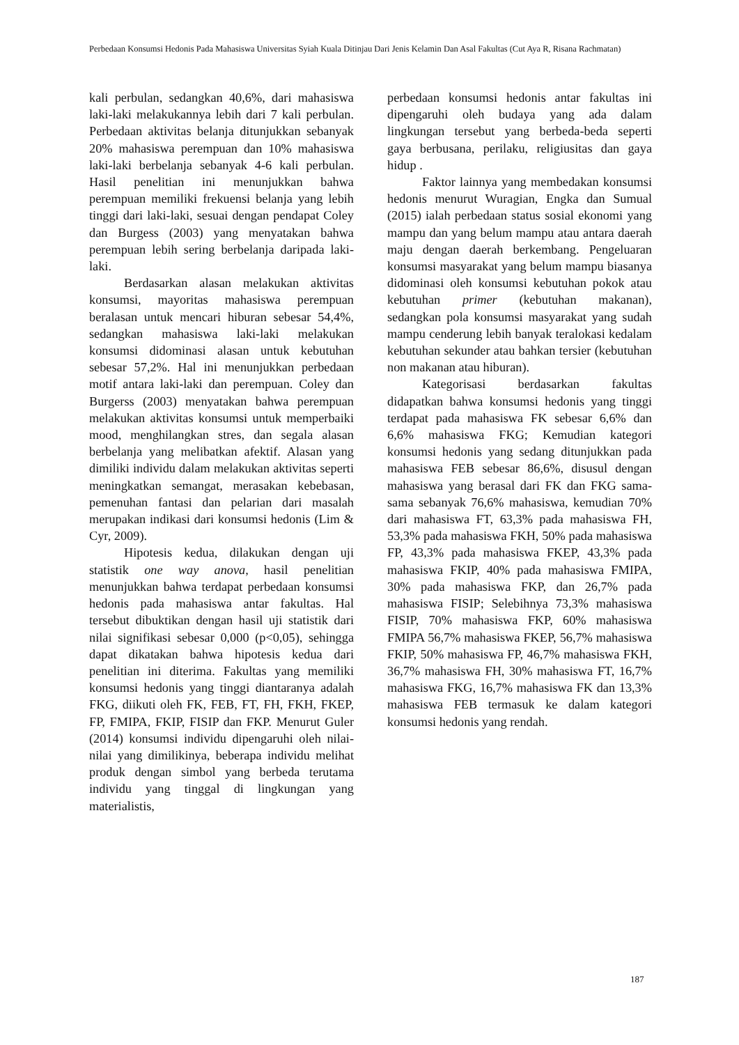Perbedaan Konsumsi Hedonis Pada Mahasiswa Universitas Syiah Kuala Ditinjau Dari Jenis Kelamin Dan Asal Fakultas (Cut Aya R, Risana Rachmatan)
kali perbulan, sedangkan 40,6%, dari mahasiswa laki-laki melakukannya lebih dari 7 kali perbulan. Perbedaan aktivitas belanja ditunjukkan sebanyak 20% mahasiswa perempuan dan 10% mahasiswa laki-laki berbelanja sebanyak 4-6 kali perbulan. Hasil penelitian ini menunjukkan bahwa perempuan memiliki frekuensi belanja yang lebih tinggi dari laki-laki, sesuai dengan pendapat Coley dan Burgess (2003) yang menyatakan bahwa perempuan lebih sering berbelanja daripada laki-laki.
Berdasarkan alasan melakukan aktivitas konsumsi, mayoritas mahasiswa perempuan beralasan untuk mencari hiburan sebesar 54,4%, sedangkan mahasiswa laki-laki melakukan konsumsi didominasi alasan untuk kebutuhan sebesar 57,2%. Hal ini menunjukkan perbedaan motif antara laki-laki dan perempuan. Coley dan Burgerss (2003) menyatakan bahwa perempuan melakukan aktivitas konsumsi untuk memperbaiki mood, menghilangkan stres, dan segala alasan berbelanja yang melibatkan afektif. Alasan yang dimiliki individu dalam melakukan aktivitas seperti meningkatkan semangat, merasakan kebebasan, pemenuhan fantasi dan pelarian dari masalah merupakan indikasi dari konsumsi hedonis (Lim & Cyr, 2009).
Hipotesis kedua, dilakukan dengan uji statistik one way anova, hasil penelitian menunjukkan bahwa terdapat perbedaan konsumsi hedonis pada mahasiswa antar fakultas. Hal tersebut dibuktikan dengan hasil uji statistik dari nilai signifikasi sebesar 0,000 (p<0,05), sehingga dapat dikatakan bahwa hipotesis kedua dari penelitian ini diterima. Fakultas yang memiliki konsumsi hedonis yang tinggi diantaranya adalah FKG, diikuti oleh FK, FEB, FT, FH, FKH, FKEP, FP, FMIPA, FKIP, FISIP dan FKP. Menurut Guler (2014) konsumsi individu dipengaruhi oleh nilai-nilai yang dimilikinya, beberapa individu melihat produk dengan simbol yang berbeda terutama individu yang tinggal di lingkungan yang materialistis,
perbedaan konsumsi hedonis antar fakultas ini dipengaruhi oleh budaya yang ada dalam lingkungan tersebut yang berbeda-beda seperti gaya berbusana, perilaku, religiusitas dan gaya hidup .
Faktor lainnya yang membedakan konsumsi hedonis menurut Wuragian, Engka dan Sumual (2015) ialah perbedaan status sosial ekonomi yang mampu dan yang belum mampu atau antara daerah maju dengan daerah berkembang. Pengeluaran konsumsi masyarakat yang belum mampu biasanya didominasi oleh konsumsi kebutuhan pokok atau kebutuhan primer (kebutuhan makanan), sedangkan pola konsumsi masyarakat yang sudah mampu cenderung lebih banyak teralokasi kedalam kebutuhan sekunder atau bahkan tersier (kebutuhan non makanan atau hiburan).
Kategorisasi berdasarkan fakultas didapatkan bahwa konsumsi hedonis yang tinggi terdapat pada mahasiswa FK sebesar 6,6% dan 6,6% mahasiswa FKG; Kemudian kategori konsumsi hedonis yang sedang ditunjukkan pada mahasiswa FEB sebesar 86,6%, disusul dengan mahasiswa yang berasal dari FK dan FKG sama-sama sebanyak 76,6% mahasiswa, kemudian 70% dari mahasiswa FT, 63,3% pada mahasiswa FH, 53,3% pada mahasiswa FKH, 50% pada mahasiswa FP, 43,3% pada mahasiswa FKEP, 43,3% pada mahasiswa FKIP, 40% pada mahasiswa FMIPA, 30% pada mahasiswa FKP, dan 26,7% pada mahasiswa FISIP; Selebihnya 73,3% mahasiswa FISIP, 70% mahasiswa FKP, 60% mahasiswa FMIPA 56,7% mahasiswa FKEP, 56,7% mahasiswa FKIP, 50% mahasiswa FP, 46,7% mahasiswa FKH, 36,7% mahasiswa FH, 30% mahasiswa FT, 16,7% mahasiswa FKG, 16,7% mahasiswa FK dan 13,3% mahasiswa FEB termasuk ke dalam kategori konsumsi hedonis yang rendah.
187